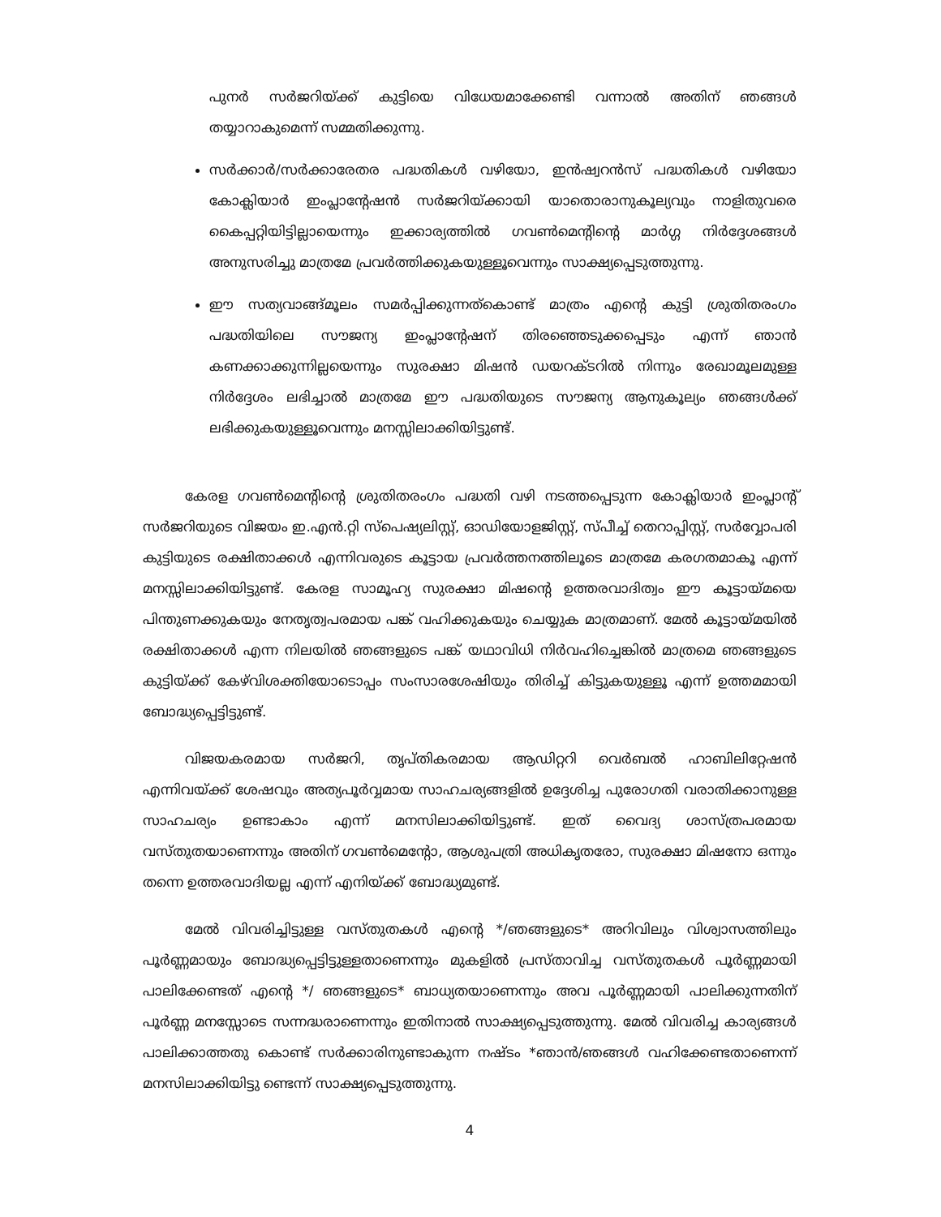പുനർ സർജറിയ്ക്ക് കുട്ടിയെ വിധേയമാക്കേണ്ടി വന്നാൽ അതിന് ഞങ്ങൾ തയ്യാറാകുമെന്ന് സമ്മതിക്കുന്നു.
സർക്കാർ/സർക്കാരേതര പദ്ധതികൾ വഴിയോ, ഇൻഷ്വറൻസ് പദ്ധതികൾ വഴിയോ കോക്ലിയാർ ഇംപ്ലാന്റേഷൻ സർജറിയ്ക്കായി യാതൊരാനുകൂല്യവും നാളിതുവരെ കൈപ്പറ്റിയിട്ടില്ലായെന്നും ഇക്കാര്യത്തിൽ ഗവൺമെന്റിന്റെ മാർഗ്ഗ നിർദ്ദേശങ്ങൾ അനുസരിച്ചു മാത്രമേ പ്രവർത്തിക്കുകയുള്ളൂവെന്നും സാക്ഷ്യപ്പെടുത്തുന്നു.
ഈ സത്യവാങ്ങ്മൂലം സമർപ്പിക്കുന്നത്കൊണ്ട് മാത്രം എന്റെ കുട്ടി ശ്രുതിതരംഗം പദ്ധതിയിലെ സൗജന്യ ഇംപ്ലാന്റേഷന് തിരഞ്ഞെടുക്കപ്പെടും എന്ന് ഞാൻ കണക്കാക്കുന്നില്ലയെന്നും സുരക്ഷാ മിഷൻ ഡയറക്ടറിൽ നിന്നും രേഖാമൂലമുള്ള നിർദ്ദേശം ലഭിച്ചാൽ മാത്രമേ ഈ പദ്ധതിയുടെ സൗജന്യ ആനുകൂല്യം ഞങ്ങൾക്ക് ലഭിക്കുകയുള്ളൂവെന്നും മനസ്സിലാക്കിയിട്ടുണ്ട്.
കേരള ഗവൺമെന്റിന്റെ ശ്രുതിതരംഗം പദ്ധതി വഴി നടത്തപ്പെടുന്ന കോക്ലിയാർ ഇംപ്ലാന്റ് സർജറിയുടെ വിജയം ഇ.എൻ.റ്റി സ്പെഷ്യലിസ്റ്റ്, ഓഡിയോളജിസ്റ്റ്, സ്പീച്ച് തെറാപ്പിസ്റ്റ്, സർവ്വോപരി കുട്ടിയുടെ രക്ഷിതാക്കൾ എന്നിവരുടെ കൂട്ടായ പ്രവർത്തനത്തിലൂടെ മാത്രമേ കരഗതമാകൂ എന്ന് മനസ്സിലാക്കിയിട്ടുണ്ട്. കേരള സാമൂഹ്യ സുരക്ഷാ മിഷന്റെ ഉത്തരവാദിത്വം ഈ കൂട്ടായ്മയെ പിന്തുണക്കുകയും നേതൃത്വപരമായ പങ്ക് വഹിക്കുകയും ചെയ്യുക മാത്രമാണ്. മേൽ കൂട്ടായ്മയിൽ രക്ഷിതാക്കൾ എന്ന നിലയിൽ ഞങ്ങളുടെ പങ്ക് യഥാവിധി നിർവഹിച്ചെങ്കിൽ മാത്രമെ ഞങ്ങളുടെ കുട്ടിയ്ക്ക് കേഴ്‌വിശക്തിയോടൊപ്പം സംസാരശേഷിയും തിരിച്ച് കിട്ടുകയുള്ളൂ എന്ന് ഉത്തമമായി ബോദ്ധ്യപ്പെട്ടിട്ടുണ്ട്.
വിജയകരമായ സർജറി, തൃപ്തികരമായ ആഡിറ്ററി വെർബൽ ഹാബിലിറ്റേഷൻ എന്നിവയ്ക്ക് ശേഷവും അത്യപൂർവ്വമായ സാഹചര്യങ്ങളിൽ ഉദ്ദേശിച്ച പുരോഗതി വരാതിക്കാനുള്ള സാഹചര്യം ഉണ്ടാകാം എന്ന് മനസിലാക്കിയിട്ടുണ്ട്. ഇത് വൈദ്യ ശാസ്ത്രപരമായ വസ്തുതയാണെന്നും അതിന് ഗവൺമെന്റോ, ആശുപത്രി അധികൃതരോ, സുരക്ഷാ മിഷനോ ഒന്നും തന്നെ ഉത്തരവാദിയല്ല എന്ന് എനിയ്ക്ക് ബോദ്ധ്യമുണ്ട്.
മേൽ വിവരിച്ചിട്ടുള്ള വസ്തുതകൾ എന്റെ */ഞങ്ങളുടെ* അറിവിലും വിശ്വാസത്തിലും പൂർണ്ണമായും ബോദ്ധ്യപ്പെട്ടിട്ടുള്ളതാണെന്നും മുകളിൽ പ്രസ്താവിച്ച വസ്തുതകൾ പൂർണ്ണമായി പാലിക്കേണ്ടത് എന്റെ */ ഞങ്ങളുടെ* ബാധ്യതയാണെന്നും അവ പൂർണ്ണമായി പാലിക്കുന്നതിന് പൂർണ്ണ മനസ്സോടെ സന്നദ്ധരാണെന്നും ഇതിനാൽ സാക്ഷ്യപ്പെടുത്തുന്നു. മേൽ വിവരിച്ച കാര്യങ്ങൾ പാലിക്കാത്തതു കൊണ്ട് സർക്കാരിനുണ്ടാകുന്ന നഷ്ടം *ഞാൻ/ഞങ്ങൾ വഹിക്കേണ്ടതാണെന്ന് മനസിലാക്കിയിട്ടു ണ്ടെന്ന് സാക്ഷ്യപ്പെടുത്തുന്നു.
4